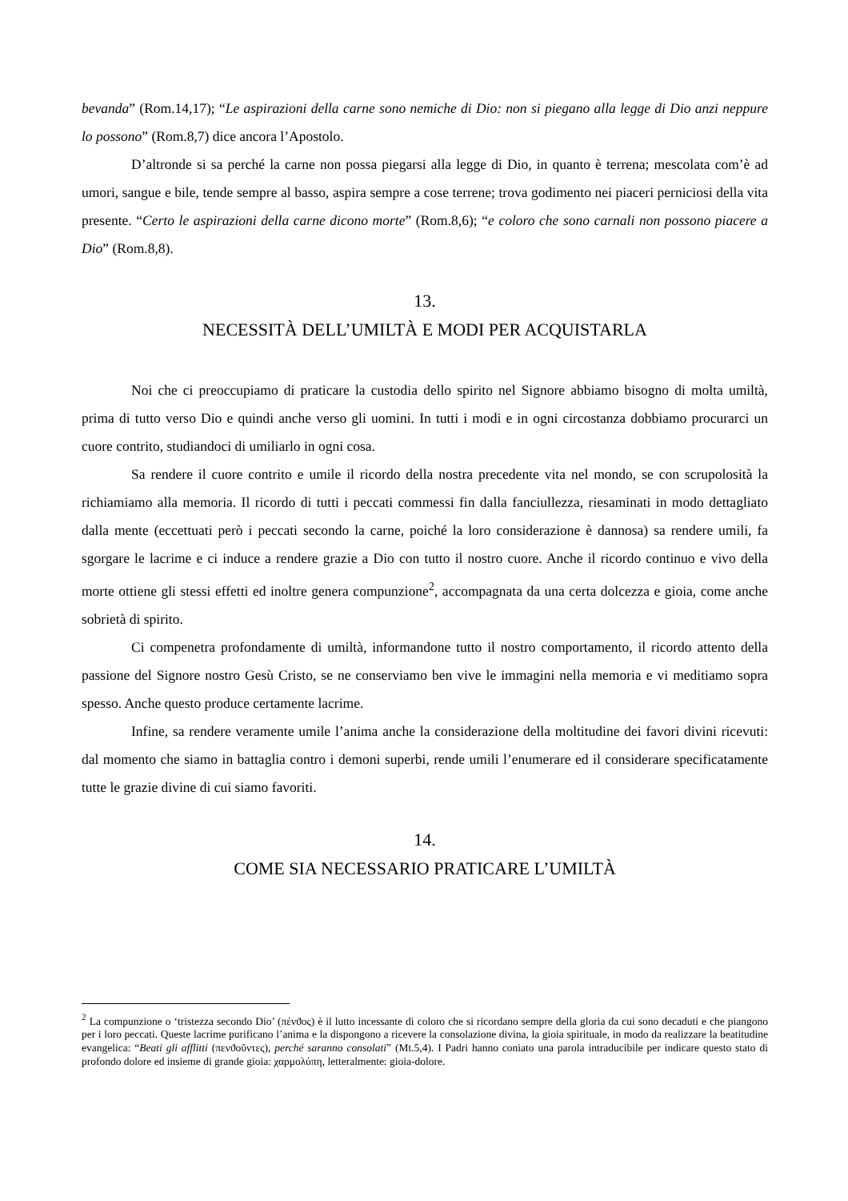bevanda” (Rom.14,17); “Le aspirazioni della carne sono nemiche di Dio: non si piegano alla legge di Dio anzi neppure lo possono” (Rom.8,7) dice ancora l’Apostolo.
D’altronde si sa perché la carne non possa piegarsi alla legge di Dio, in quanto è terrena; mescolata com’è ad umori, sangue e bile, tende sempre al basso, aspira sempre a cose terrene; trova godimento nei piaceri perniciosi della vita presente. “Certo le aspirazioni della carne dicono morte” (Rom.8,6); “e coloro che sono carnali non possono piacere a Dio” (Rom.8,8).
13.
NECESSITÀ DELL’UMILTÀ E MODI PER ACQUISTARLA
Noi che ci preoccupiamo di praticare la custodia dello spirito nel Signore abbiamo bisogno di molta umiltà, prima di tutto verso Dio e quindi anche verso gli uomini. In tutti i modi e in ogni circostanza dobbiamo procurarci un cuore contrito, studiandoci di umiliarlo in ogni cosa.
Sa rendere il cuore contrito e umile il ricordo della nostra precedente vita nel mondo, se con scrupolosità la richiamiamo alla memoria. Il ricordo di tutti i peccati commessi fin dalla fanciullezza, riesaminati in modo dettagliato dalla mente (eccettuati però i peccati secondo la carne, poiché la loro considerazione è dannosa) sa rendere umili, fa sgorgare le lacrime e ci induce a rendere grazie a Dio con tutto il nostro cuore. Anche il ricordo continuo e vivo della morte ottiene gli stessi effetti ed inoltre genera compunzione<sup>2</sup>, accompagnata da una certa dolcezza e gioia, come anche sobrietà di spirito.
Ci compenetra profondamente di umiltà, informandone tutto il nostro comportamento, il ricordo attento della passione del Signore nostro Gesù Cristo, se ne conserviamo ben vive le immagini nella memoria e vi meditiamo sopra spesso. Anche questo produce certamente lacrime.
Infine, sa rendere veramente umile l’anima anche la considerazione della moltitudine dei favori divini ricevuti: dal momento che siamo in battaglia contro i demoni superbi, rende umili l’enumerare ed il considerare specificatamente tutte le grazie divine di cui siamo favoriti.
14.
COME SIA NECESSARIO PRATICARE L’UMILTÀ
<sup>2</sup> La compunzione o ‘tristezza secondo Dio’ (πένϑος) è il lutto incessante di coloro che si ricordano sempre della gloria da cui sono decaduti e che piangono per i loro peccati. Queste lacrime purificano l’anima e la dispongono a ricevere la consolazione divina, la gioia spirituale, in modo da realizzare la beatitudine evangelica: “Beati gli afflitti (πενϑοῦντες), perché saranno consolati” (Mt.5,4). I Padri hanno coniato una parola intraducibile per indicare questo stato di profondo dolore ed insieme di grande gioia: χαρμολύπη, letteralmente: gioia-dolore.